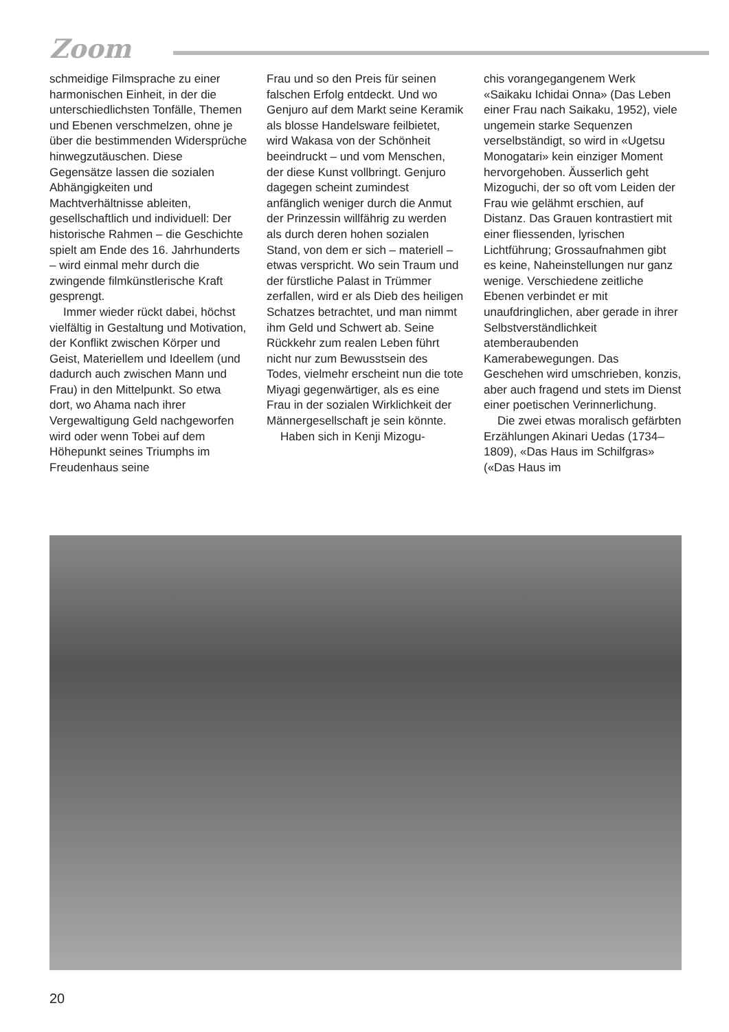Zoom
schmeidige Filmsprache zu einer harmonischen Einheit, in der die unterschiedlichsten Tonfälle, Themen und Ebenen verschmelzen, ohne je über die bestimmenden Widersprüche hinwegzutäuschen. Diese Gegensätze lassen die sozialen Abhängigkeiten und Machtverhältnisse ableiten, gesellschaftlich und individuell: Der historische Rahmen – die Geschichte spielt am Ende des 16. Jahrhunderts – wird einmal mehr durch die zwingende filmkünstlerische Kraft gesprengt.
Immer wieder rückt dabei, höchst vielfältig in Gestaltung und Motivation, der Konflikt zwischen Körper und Geist, Materiellem und Ideellem (und dadurch auch zwischen Mann und Frau) in den Mittelpunkt. So etwa dort, wo Ahama nach ihrer Vergewaltigung Geld nachgeworfen wird oder wenn Tobei auf dem Höhepunkt seines Triumphs im Freudenhaus seine
Frau und so den Preis für seinen falschen Erfolg entdeckt. Und wo Genjuro auf dem Markt seine Keramik als blosse Handelsware feilbietet, wird Wakasa von der Schönheit beeindruckt – und vom Menschen, der diese Kunst vollbringt. Genjuro dagegen scheint zumindest anfänglich weniger durch die Anmut der Prinzessin willfährig zu werden als durch deren hohen sozialen Stand, von dem er sich – materiell – etwas verspricht. Wo sein Traum und der fürstliche Palast in Trümmer zerfallen, wird er als Dieb des heiligen Schatzes betrachtet, und man nimmt ihm Geld und Schwert ab. Seine Rückkehr zum realen Leben führt nicht nur zum Bewusstsein des Todes, vielmehr erscheint nun die tote Miyagi gegenwärtiger, als es eine Frau in der sozialen Wirklichkeit der Männergesellschaft je sein könnte.
Haben sich in Kenji Mizogu-
chis vorangegangenem Werk «Saikaku Ichidai Onna» (Das Leben einer Frau nach Saikaku, 1952), viele ungemein starke Sequenzen verselbständigt, so wird in «Ugetsu Monogatari» kein einziger Moment hervorgehoben. Äusserlich geht Mizoguchi, der so oft vom Leiden der Frau wie gelähmt erschien, auf Distanz. Das Grauen kontrastiert mit einer fliessenden, lyrischen Lichtführung; Grossaufnahmen gibt es keine, Naheinstellungen nur ganz wenige. Verschiedene zeitliche Ebenen verbindet er mit unaufdringlichen, aber gerade in ihrer Selbstverständlichkeit atemberaubenden Kamerabewegungen. Das Geschehen wird umschrieben, konzis, aber auch fragend und stets im Dienst einer poetischen Verinnerlichung.
Die zwei etwas moralisch gefärbten Erzählungen Akinari Uedas (1734–1809), «Das Haus im Schilfgras» («Das Haus im
20